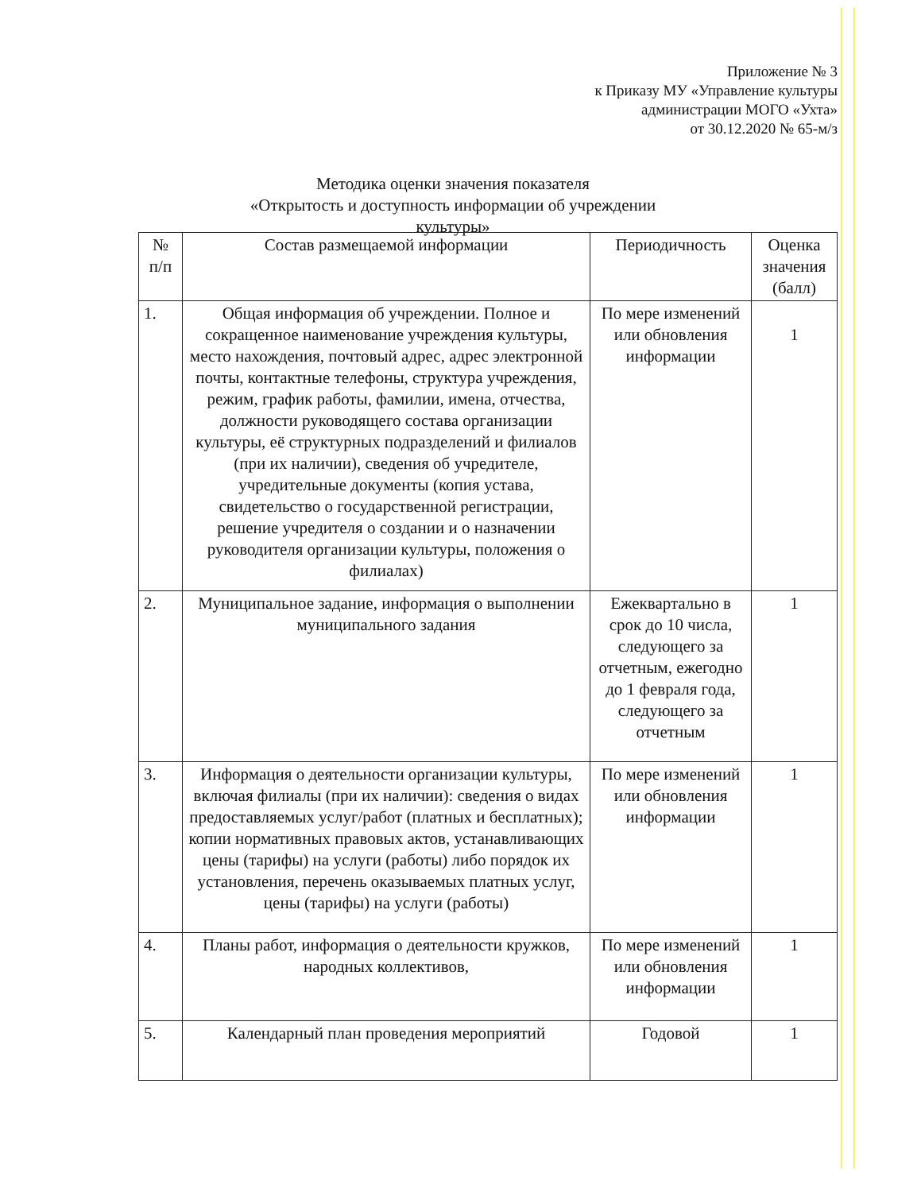Приложение № 3
к Приказу МУ «Управление культуры
администрации МОГО «Ухта»
от 30.12.2020 № 65-м/з
Методика оценки значения показателя
«Открытость и доступность информации об учреждении культуры»
| № п/п | Состав размещаемой информации | Периодичность | Оценка значения (балл) |
| --- | --- | --- | --- |
| 1. | Общая информация об учреждении. Полное и сокращенное наименование учреждения культуры, место нахождения, почтовый адрес, адрес электронной почты, контактные телефоны, структура учреждения, режим, график работы, фамилии, имена, отчества, должности руководящего состава организации культуры, её структурных подразделений и филиалов (при их наличии), сведения об учредителе, учредительные документы (копия устава, свидетельство о государственной регистрации, решение учредителя о создании и о назначении руководителя организации культуры, положения о филиалах) | По мере изменений или обновления информации | 1 |
| 2. | Муниципальное задание, информация о выполнении муниципального задания | Ежеквартально в срок до 10 числа, следующего за отчетным, ежегодно до 1 февраля года, следующего за отчетным | 1 |
| 3. | Информация о деятельности организации культуры, включая филиалы (при их наличии): сведения о видах предоставляемых услуг/работ (платных и бесплатных); копии нормативных правовых актов, устанавливающих цены (тарифы) на услуги (работы) либо порядок их установления, перечень оказываемых платных услуг, цены (тарифы) на услуги (работы) | По мере изменений или обновления информации | 1 |
| 4. | Планы работ, информация о деятельности кружков, народных коллективов, | По мере изменений или обновления информации | 1 |
| 5. | Календарный план проведения мероприятий | Годовой | 1 |